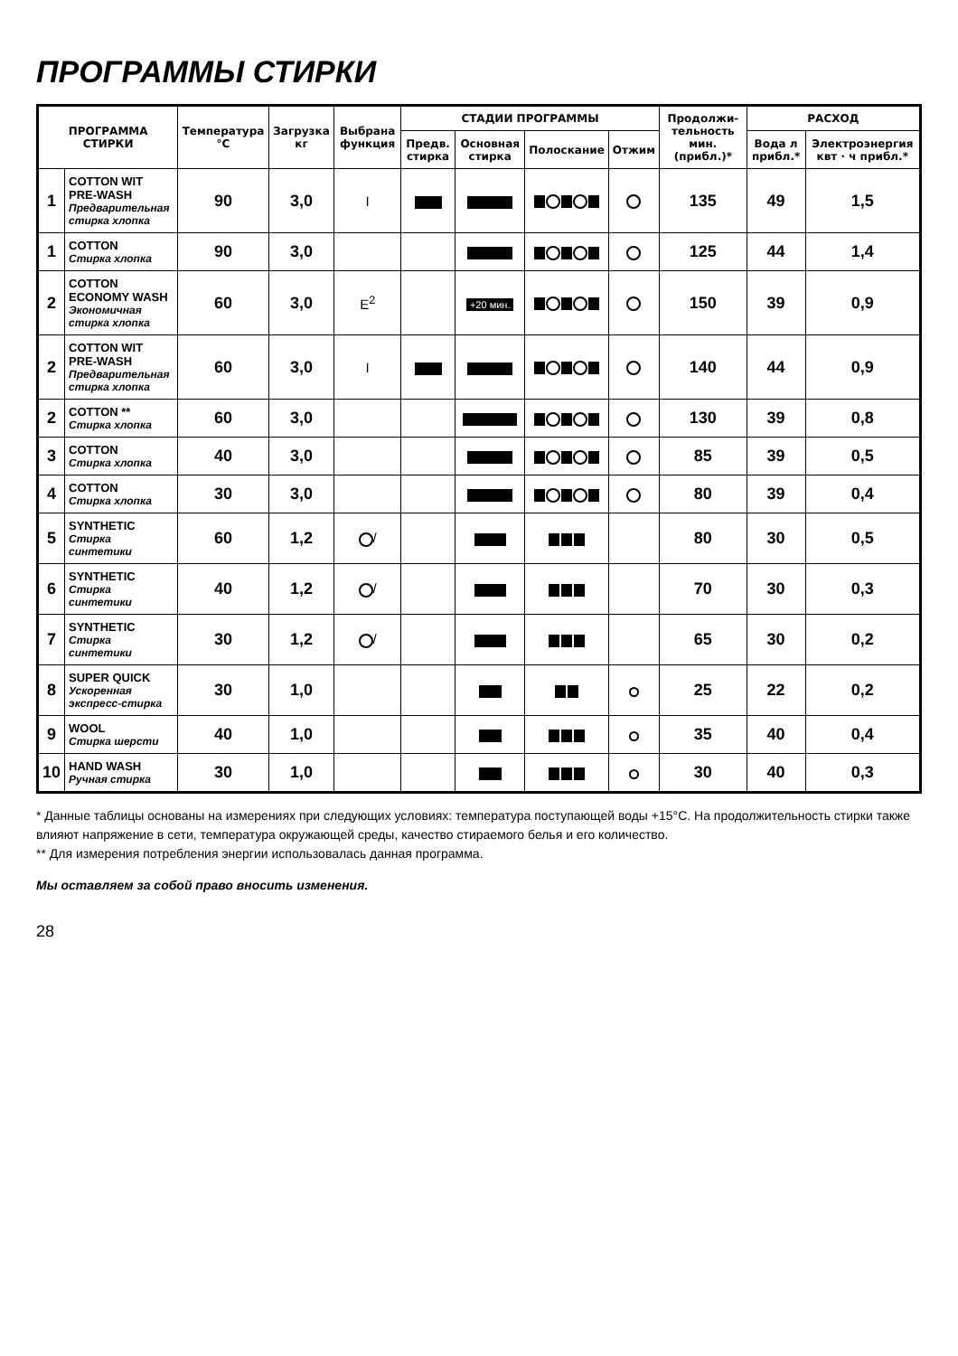ПРОГРАММЫ СТИРКИ
| ПРОГРАММА СТИРКИ | | Температура °C | Загрузка кг | Выбрана функция | СТАДИИ ПРОГРАММЫ | | | | Продолжи-тельность мин. (прибл.)* | РАСХОД | |
| --- | --- | --- | --- | --- | --- | --- | --- | --- | --- | --- | --- |
| | | | | | Предв. стирка | Основная стирка | Полоскание | Отжим | | Вода л прибл.* | Электроэнергия квт · ч прибл.* |
| 1 | COTTON WIT PRE-WASH Предварительная стирка хлопка | 90 | 3,0 | I | | | | | 135 | 49 | 1,5 |
| 1 | COTTON Стирка хлопка | 90 | 3,0 | | | | | | 125 | 44 | 1,4 |
| 2 | COTTON ECONOMY WASH Экономичная стирка хлопка | 60 | 3,0 | E<sup>2</sup> | | +20 мин. | | | 150 | 39 | 0,9 |
| 2 | COTTON WIT PRE-WASH Предварительная стирка хлопка | 60 | 3,0 | I | | | | | 140 | 44 | 0,9 |
| 2 | COTTON ** Стирка хлопка | 60 | 3,0 | | | | | | 130 | 39 | 0,8 |
| 3 | COTTON Стирка хлопка | 40 | 3,0 | | | | | | 85 | 39 | 0,5 |
| 4 | COTTON Стирка хлопка | 30 | 3,0 | | | | | | 80 | 39 | 0,4 |
| 5 | SYNTHETIC Стирка синтетики | 60 | 1,2 | / | | | | | 80 | 30 | 0,5 |
| 6 | SYNTHETIC Стирка синтетики | 40 | 1,2 | / | | | | | 70 | 30 | 0,3 |
| 7 | SYNTHETIC Стирка синтетики | 30 | 1,2 | / | | | | | 65 | 30 | 0,2 |
| 8 | SUPER QUICK Ускоренная экспресс-стирка | 30 | 1,0 | | | | | | 25 | 22 | 0,2 |
| 9 | WOOL Стирка шерсти | 40 | 1,0 | | | | | | 35 | 40 | 0,4 |
| 10 | HAND WASH Ручная стирка | 30 | 1,0 | | | | | | 30 | 40 | 0,3 |
* Данные таблицы основаны на измерениях при следующих условиях: температура поступающей воды +15°C. На продолжительность стирки также влияют напряжение в сети, температура окружающей среды, качество стираемого белья и его количество.
** Для измерения потребления энергии использовалась данная программа.
Мы оставляем за собой право вносить изменения.
28